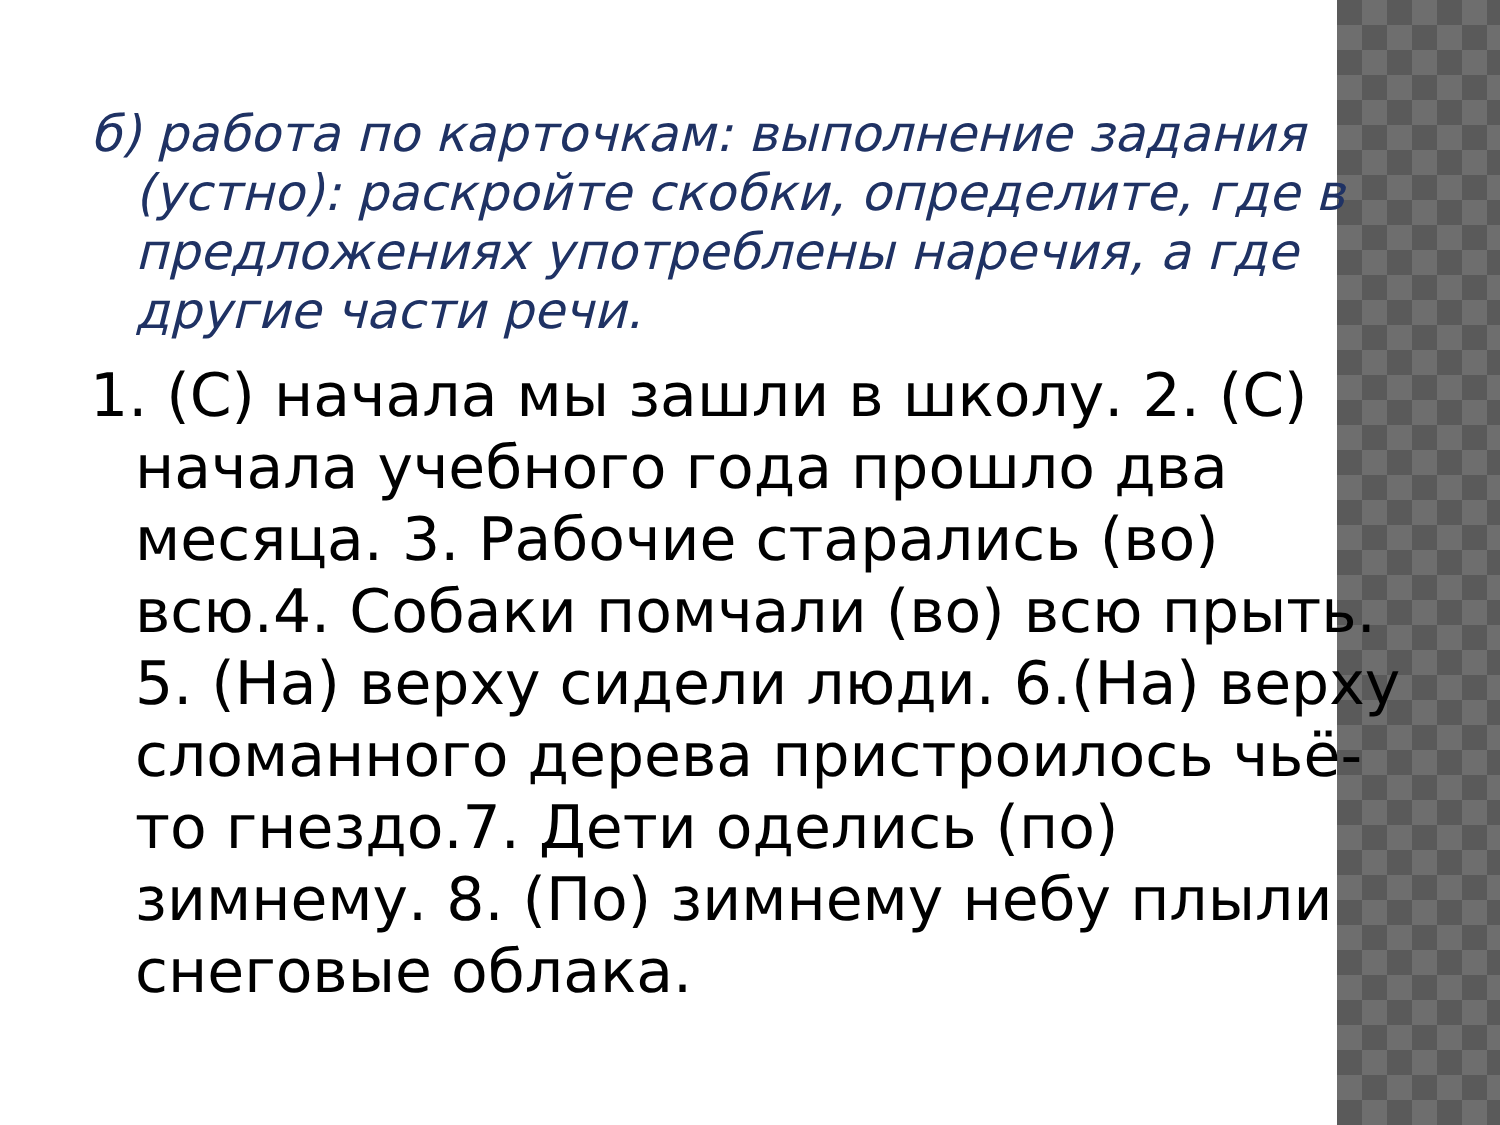б) работа по карточкам: выполнение задания (устно): раскройте скобки, определите, где в предложениях употреблены наречия, а где другие части речи.
1. (С) начала мы зашли в школу. 2. (С) начала учебного года прошло два месяца. 3. Рабочие старались (во) всю.4. Собаки помчали (во) всю прыть. 5. (На) верху сидели люди. 6.(На) верху сломанного дерева пристроилось чьё-то гнездо.7. Дети оделись (по) зимнему. 8. (По) зимнему небу плыли снеговые облака.